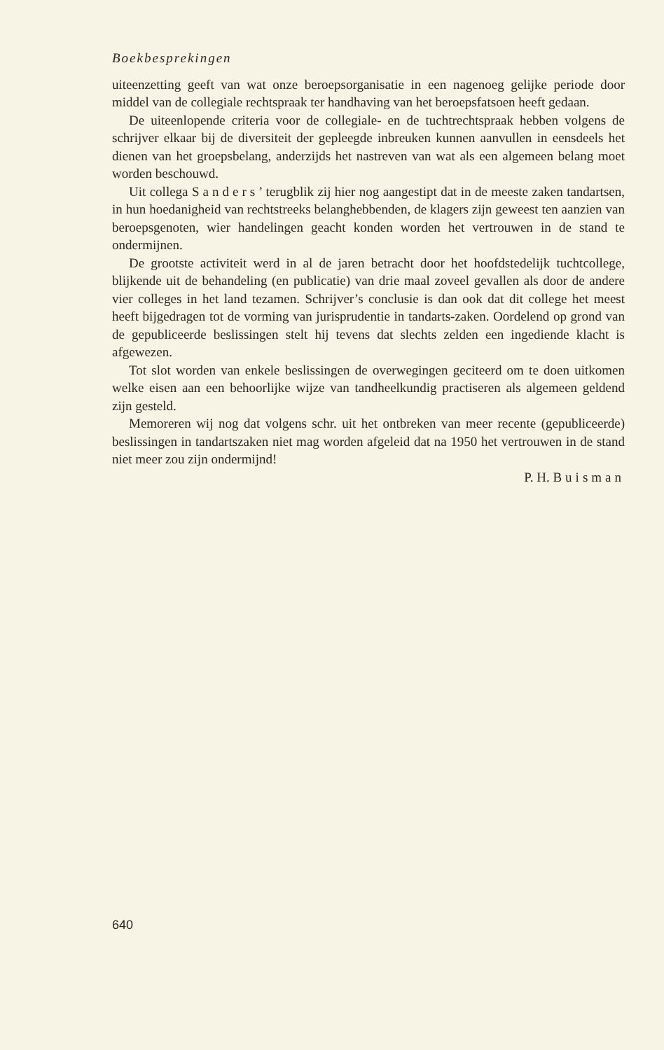Boekbesprekingen
uiteenzetting geeft van wat onze beroepsorganisatie in een nagenoeg gelijke periode door middel van de collegiale rechtspraak ter handhaving van het beroepsfatsoen heeft gedaan.
De uiteenlopende criteria voor de collegiale- en de tuchtrechtspraak hebben volgens de schrijver elkaar bij de diversiteit der gepleegde inbreuken kunnen aanvullen in eensdeels het dienen van het groepsbelang, anderzijds het nastreven van wat als een algemeen belang moet worden beschouwd.
Uit collega Sanders’ terugblik zij hier nog aangestipt dat in de meeste zaken tandartsen, in hun hoedanigheid van rechtstreeks belanghebbenden, de klagers zijn geweest ten aanzien van beroepsgenoten, wier handelingen geacht konden worden het vertrouwen in de stand te ondermijnen.
De grootste activiteit werd in al de jaren betracht door het hoofdstedelijk tuchtcollege, blijkende uit de behandeling (en publicatie) van drie maal zoveel gevallen als door de andere vier colleges in het land tezamen. Schrijver’s conclusie is dan ook dat dit college het meest heeft bijgedragen tot de vorming van jurisprudentie in tandarts-zaken. Oordelend op grond van de gepubliceerde beslissingen stelt hij tevens dat slechts zelden een ingediende klacht is afgewezen.
Tot slot worden van enkele beslissingen de overwegingen geciteerd om te doen uitkomen welke eisen aan een behoorlijke wijze van tandheelkundig practiseren als algemeen geldend zijn gesteld.
Memoreren wij nog dat volgens schr. uit het ontbreken van meer recente (gepubliceerde) beslissingen in tandartszaken niet mag worden afgeleid dat na 1950 het vertrouwen in de stand niet meer zou zijn ondermijnd!
P. H. Buisman
640